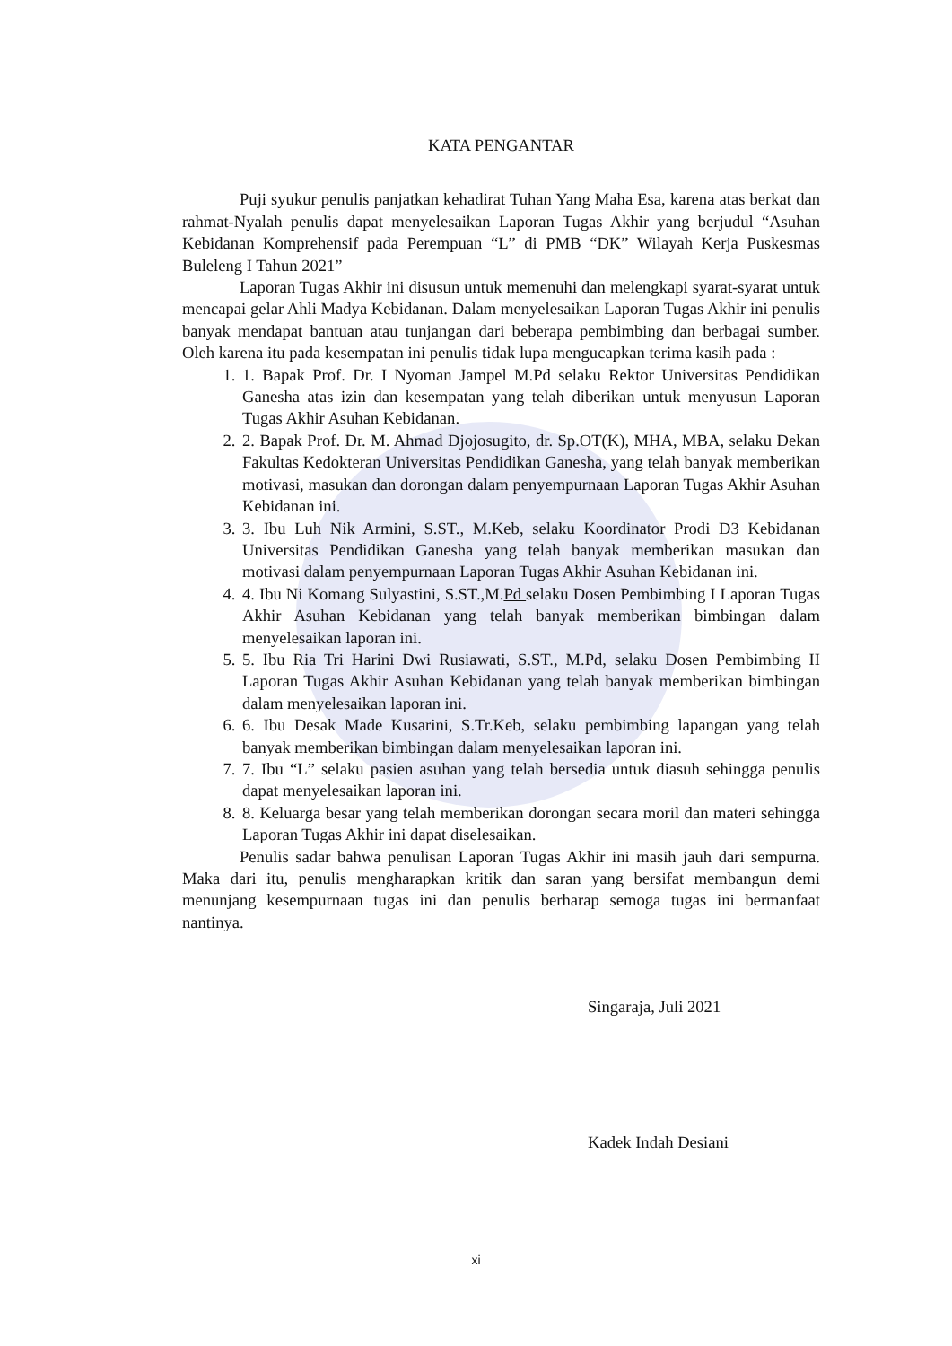KATA PENGANTAR
Puji syukur penulis panjatkan kehadirat Tuhan Yang Maha Esa, karena atas berkat dan rahmat-Nyalah penulis dapat menyelesaikan Laporan Tugas Akhir yang berjudul “Asuhan Kebidanan Komprehensif pada Perempuan “L” di PMB “DK” Wilayah Kerja Puskesmas Buleleng I Tahun 2021”
Laporan Tugas Akhir ini disusun untuk memenuhi dan melengkapi syarat-syarat untuk mencapai gelar Ahli Madya Kebidanan. Dalam menyelesaikan Laporan Tugas Akhir ini penulis banyak mendapat bantuan atau tunjangan dari beberapa pembimbing dan berbagai sumber. Oleh karena itu pada kesempatan ini penulis tidak lupa mengucapkan terima kasih pada :
1. 1. Bapak Prof. Dr. I Nyoman Jampel M.Pd selaku Rektor Universitas Pendidikan Ganesha atas izin dan kesempatan yang telah diberikan untuk menyusun Laporan Tugas Akhir Asuhan Kebidanan.
2. 2. Bapak Prof. Dr. M. Ahmad Djojosugito, dr. Sp.OT(K), MHA, MBA, selaku Dekan Fakultas Kedokteran Universitas Pendidikan Ganesha, yang telah banyak memberikan motivasi, masukan dan dorongan dalam penyempurnaan Laporan Tugas Akhir Asuhan Kebidanan ini.
3. 3. Ibu Luh Nik Armini, S.ST., M.Keb, selaku Koordinator Prodi D3 Kebidanan Universitas Pendidikan Ganesha yang telah banyak memberikan masukan dan motivasi dalam penyempurnaan Laporan Tugas Akhir Asuhan Kebidanan ini.
4. 4. Ibu Ni Komang Sulyastini, S.ST.,M.Pd selaku Dosen Pembimbing I Laporan Tugas Akhir Asuhan Kebidanan yang telah banyak memberikan bimbingan dalam menyelesaikan laporan ini.
5. 5. Ibu Ria Tri Harini Dwi Rusiawati, S.ST., M.Pd, selaku Dosen Pembimbing II Laporan Tugas Akhir Asuhan Kebidanan yang telah banyak memberikan bimbingan dalam menyelesaikan laporan ini.
6. 6. Ibu Desak Made Kusarini, S.Tr.Keb, selaku pembimbing lapangan yang telah banyak memberikan bimbingan dalam menyelesaikan laporan ini.
7. 7. Ibu “L” selaku pasien asuhan yang telah bersedia untuk diasuh sehingga penulis dapat menyelesaikan laporan ini.
8. 8. Keluarga besar yang telah memberikan dorongan secara moril dan materi sehingga Laporan Tugas Akhir ini dapat diselesaikan.
Penulis sadar bahwa penulisan Laporan Tugas Akhir ini masih jauh dari sempurna. Maka dari itu, penulis mengharapkan kritik dan saran yang bersifat membangun demi menunjang kesempurnaan tugas ini dan penulis berharap semoga tugas ini bermanfaat nantinya.
Singaraja, Juli 2021
Kadek Indah Desiani
xi